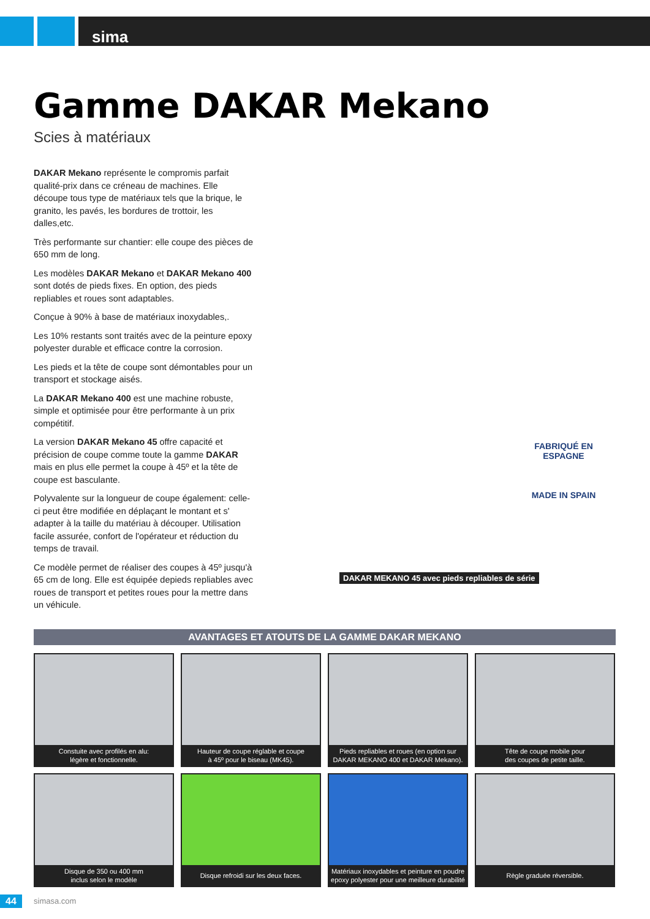sima
Gamme DAKAR Mekano
Scies à matériaux
DAKAR Mekano représente le compromis parfait qualité-prix dans ce créneau de machines. Elle découpe tous type de matériaux tels que la brique, le granito, les pavés, les bordures de trottoir, les dalles,etc.
Très performante sur chantier: elle coupe des pièces de 650 mm de long.
Les modèles DAKAR Mekano et DAKAR Mekano 400 sont dotés de pieds fixes. En option, des pieds repliables et roues sont adaptables.
Conçue à 90% à base de matériaux inoxydables,.
Les 10% restants sont traités avec de la peinture epoxy polyester durable et efficace contre la corrosion.
Les pieds et la tête de coupe sont démontables pour un transport et stockage aisés.
La DAKAR Mekano 400 est une machine robuste, simple et optimisée pour être performante à un prix compétitif.
La version DAKAR Mekano 45 offre capacité et précision de coupe comme toute la gamme DAKAR mais en plus elle permet la coupe à 45º et la tête de coupe est basculante.
Polyvalente sur la longueur de coupe également: celle-ci peut être modifiée en déplaçant le montant et s' adapter à la taille du matériau à découper. Utilisation facile assurée, confort de l'opérateur et réduction du temps de travail.
Ce modèle permet de réaliser des coupes à 45º jusqu'à 65 cm de long. Elle est équipée depieds repliables avec roues de transport et petites roues pour la mettre dans un véhicule.
FABRIQUÉ EN ESPAGNE
MADE IN SPAIN
DAKAR MEKANO 45 avec pieds repliables de série
AVANTAGES ET ATOUTS DE LA GAMME DAKAR MEKANO
Constuite avec profilés en alu:
légère et fonctionnelle.
Hauteur de coupe réglable et coupe
à 45º pour le biseau (MK45).
Pieds repliables et roues (en option sur
DAKAR MEKANO 400 et DAKAR Mekano).
Tête de coupe mobile pour
des coupes de petite taille.
Disque de 350 ou 400 mm
inclus selon le modèle
Disque refroidi sur les deux faces.
Matériaux inoxydables et peinture en poudre
epoxy polyester pour une meilleure durabilité
Règle graduée réversible.
44 simasa.com